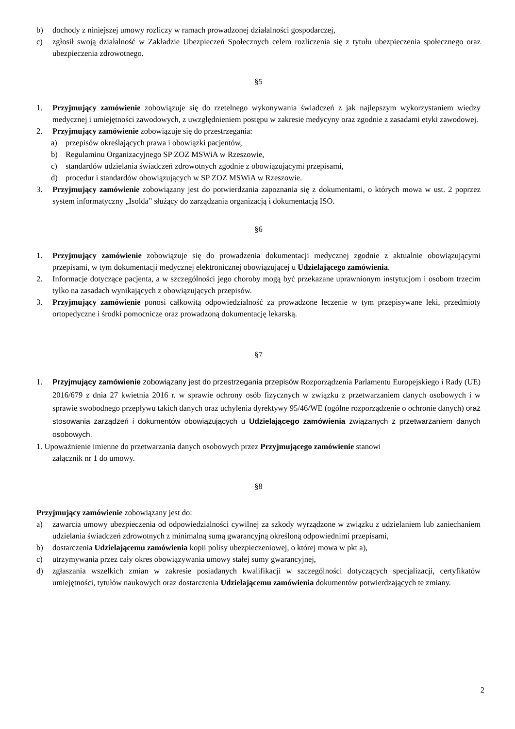b) dochody z niniejszej umowy rozliczy w ramach prowadzonej działalności gospodarczej,
c) zgłosił swoją działalność w Zakładzie Ubezpieczeń Społecznych celem rozliczenia się z tytułu ubezpieczenia społecznego oraz ubezpieczenia zdrowotnego.
§5
1. Przyjmujący zamówienie zobowiązuje się do rzetelnego wykonywania świadczeń z jak najlepszym wykorzystaniem wiedzy medycznej i umiejętności zawodowych, z uwzględnieniem postępu w zakresie medycyny oraz zgodnie z zasadami etyki zawodowej.
2. Przyjmujący zamówienie zobowiązuje się do przestrzegania:
a) przepisów określających prawa i obowiązki pacjentów,
b) Regulaminu Organizacyjnego SP ZOZ MSWiA w Rzeszowie,
c) standardów udzielania świadczeń zdrowotnych zgodnie z obowiązującymi przepisami,
d) procedur i standardów obowiązujących w SP ZOZ MSWiA w Rzeszowie.
3. Przyjmujący zamówienie zobowiązany jest do potwierdzania zapoznania się z dokumentami, o których mowa w ust. 2 poprzez system informatyczny „Isolda” służący do zarządzania organizacją i dokumentacją ISO.
§6
1. Przyjmujący zamówienie zobowiązuje się do prowadzenia dokumentacji medycznej zgodnie z aktualnie obowiązującymi przepisami, w tym dokumentacji medycznej elektronicznej obowiązującej u Udzielającego zamówienia.
2. Informacje dotyczące pacjenta, a w szczególności jego choroby mogą być przekazane uprawnionym instytucjom i osobom trzecim tylko na zasadach wynikających z obowiązujących przepisów.
3. Przyjmujący zamówienie ponosi całkowitą odpowiedzialność za prowadzone leczenie w tym przepisywane leki, przedmioty ortopedyczne i środki pomocnicze oraz prowadzoną dokumentację lekarską.
§7
1. Przyjmujący zamówienie zobowiązany jest do przestrzegania przepisów Rozporządzenia Parlamentu Europejskiego i Rady (UE) 2016/679 z dnia 27 kwietnia 2016 r. w sprawie ochrony osób fizycznych w związku z przetwarzaniem danych osobowych i w sprawie swobodnego przepływu takich danych oraz uchylenia dyrektywy 95/46/WE (ogólne rozporządzenie o ochronie danych) oraz stosowania zarządzeń i dokumentów obowiązujących u Udzielającego zamówienia związanych z przetwarzaniem danych osobowych.
1. Upoważnienie imienne do przetwarzania danych osobowych przez Przyjmującego zamówienie stanowi
załącznik nr 1 do umowy.
§8
Przyjmujący zamówienie zobowiązany jest do:
a) zawarcia umowy ubezpieczenia od odpowiedzialności cywilnej za szkody wyrządzone w związku z udzielaniem lub zaniechaniem udzielania świadczeń zdrowotnych z minimalną sumą gwarancyjną określoną odpowiednimi przepisami,
b) dostarczenia Udzielającemu zamówienia kopii polisy ubezpieczeniowej, o której mowa w pkt a),
c) utrzymywania przez cały okres obowiązywania umowy stałej sumy gwarancyjnej,
d) zgłaszania wszelkich zmian w zakresie posiadanych kwalifikacji w szczególności dotyczących specjalizacji, certyfikatów umiejętności, tytułów naukowych oraz dostarczenia Udzielającemu zamówienia dokumentów potwierdzających te zmiany.
2